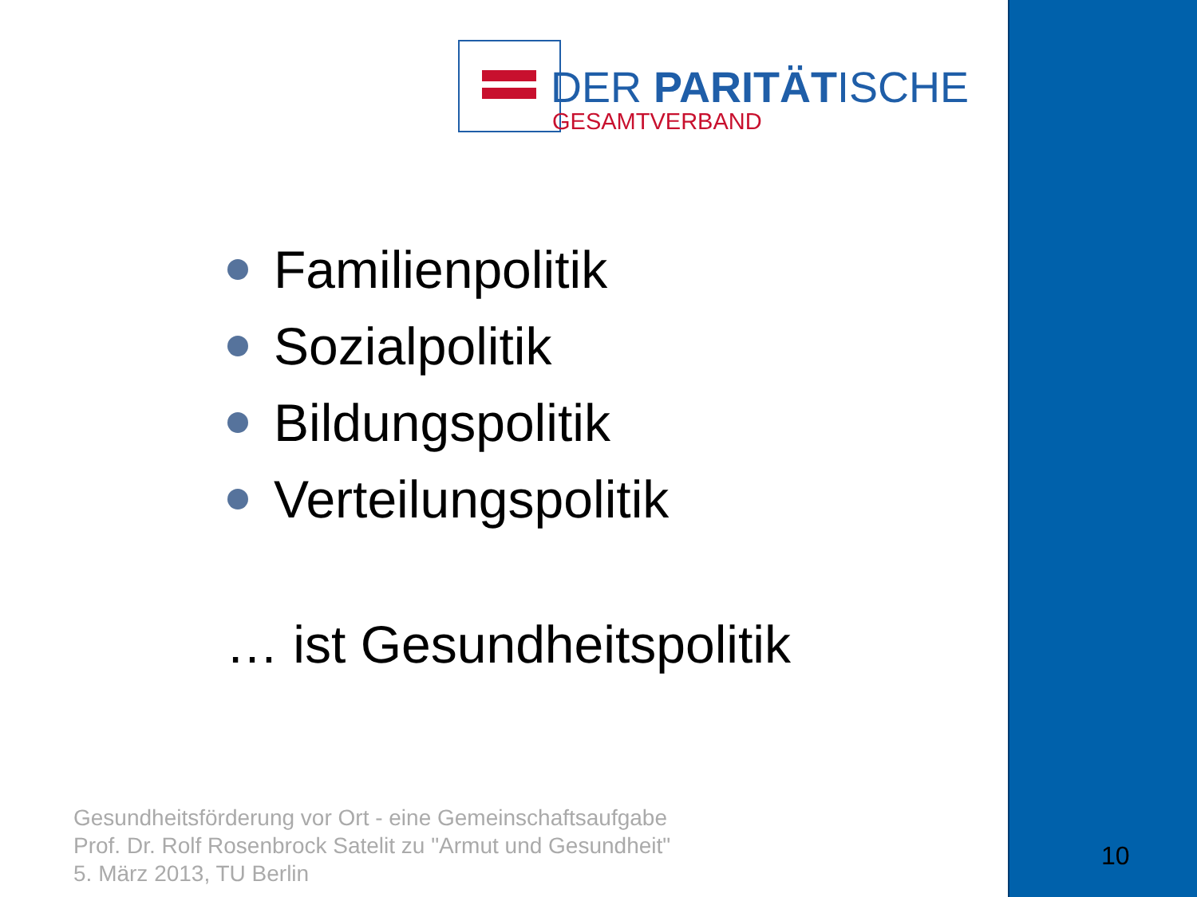DER PARITÄTISCHE
GESAMTVERBAND
Familienpolitik
Sozialpolitik
Bildungspolitik
Verteilungspolitik
… ist Gesundheitspolitik
Gesundheitsförderung vor Ort - eine Gemeinschaftsaufgabe
Prof. Dr. Rolf Rosenbrock Satelit zu "Armut und Gesundheit"
5. März 2013, TU Berlin
10